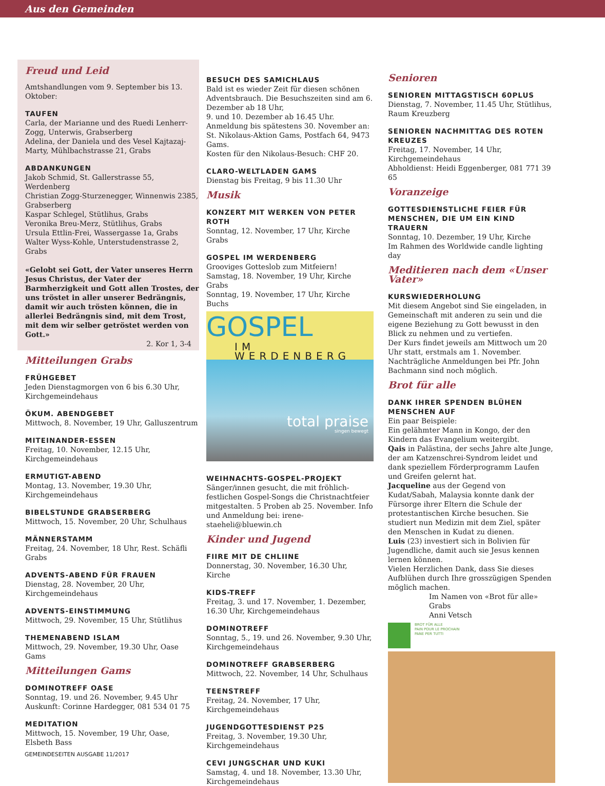Aus den Gemeinden
Freud und Leid
Amtshandlungen vom 9. September bis 13. Oktober:
TAUFEN
Carla, der Marianne und des Ruedi Lenherr-Zogg, Unterwis, Grabserberg
Adelina, der Daniela und des Vesel Kajtazaj-Marty, Mühlbachstrasse 21, Grabs
ABDANKUNGEN
Jakob Schmid, St. Gallerstrasse 55, Werdenberg
Christian Zogg-Sturzenegger, Winnenwis 2385, Grabserberg
Kaspar Schlegel, Stütlihus, Grabs
Veronika Breu-Merz, Stütlihus, Grabs
Ursula Ettlin-Frei, Wassergasse 1a, Grabs
Walter Wyss-Kohle, Unterstudenstrasse 2, Grabs
«Gelobt sei Gott, der Vater unseres Herrn Jesus Christus, der Vater der Barmherzigkeit und Gott allen Trostes, der uns tröstet in aller unserer Bedrängnis, damit wir auch trösten können, die in allerlei Bedrängnis sind, mit dem Trost, mit dem wir selber getröstet werden von Gott.»
2. Kor 1, 3-4
Mitteilungen Grabs
FRÜHGEBET
Jeden Dienstagmorgen von 6 bis 6.30 Uhr, Kirchgemeindehaus
ÖKUM. ABENDGEBET
Mittwoch, 8. November, 19 Uhr, Galluszentrum
MITEINANDER-ESSEN
Freitag, 10. November, 12.15 Uhr, Kirchgemeindehaus
ERMUTIGT-ABEND
Montag, 13. November, 19.30 Uhr, Kirchgemeindehaus
BIBELSTUNDE GRABSERBERG
Mittwoch, 15. November, 20 Uhr, Schulhaus
MÄNNERSTAMM
Freitag, 24. November, 18 Uhr, Rest. Schäfli Grabs
ADVENTS-ABEND FÜR FRAUEN
Dienstag, 28. November, 20 Uhr, Kirchgemeindehaus
ADVENTS-EINSTIMMUNG
Mittwoch, 29. November, 15 Uhr, Stütlihus
THEMENABEND ISLAM
Mittwoch, 29. November, 19.30 Uhr, Oase Gams
Mitteilungen Gams
DOMINOTREFF OASE
Sonntag, 19. und 26. November, 9.45 Uhr
Auskunft: Corinne Hardegger, 081 534 01 75
MEDITATION
Mittwoch, 15. November, 19 Uhr, Oase, Elsbeth Bass
BESUCH DES SAMICHLAUS
Bald ist es wieder Zeit für diesen schönen Adventsbrauch. Die Besuchszeiten sind am 6. Dezember ab 18 Uhr,
9. und 10. Dezember ab 16.45 Uhr.
Anmeldung bis spätestens 30. November an: St. Nikolaus-Aktion Gams, Postfach 64, 9473 Gams.
Kosten für den Nikolaus-Besuch: CHF 20.
CLARO-WELTLADEN GAMS
Dienstag bis Freitag, 9 bis 11.30 Uhr
Musik
KONZERT MIT WERKEN VON PETER ROTH
Sonntag, 12. November, 17 Uhr, Kirche Grabs
GOSPEL IM WERDENBERG
Grooviges Gotteslob zum Mitfeiern!
Samstag, 18. November, 19 Uhr, Kirche Grabs
Sonntag, 19. November, 17 Uhr, Kirche Buchs
GOSPEL
IM WERDENBERG
total praise
singen bewegt
WEIHNACHTS-GOSPEL-PROJEKT
Sänger/innen gesucht, die mit fröhlich-festlichen Gospel-Songs die Christnachtfeier mitgestalten. 5 Proben ab 25. November. Info und Anmeldung bei: irene-staeheli@bluewin.ch
Kinder und Jugend
FIIRE MIT DE CHLIINE
Donnerstag, 30. November, 16.30 Uhr, Kirche
KIDS-TREFF
Freitag, 3. und 17. November, 1. Dezember, 16.30 Uhr, Kirchgemeindehaus
DOMINOTREFF
Sonntag, 5., 19. und 26. November, 9.30 Uhr, Kirchgemeindehaus
DOMINOTREFF GRABSERBERG
Mittwoch, 22. November, 14 Uhr, Schulhaus
TEENSTREFF
Freitag, 24. November, 17 Uhr, Kirchgemeindehaus
JUGENDGOTTESDIENST P25
Freitag, 3. November, 19.30 Uhr, Kirchgemeindehaus
CEVI JUNGSCHAR UND KUKI
Samstag, 4. und 18. November, 13.30 Uhr, Kirchgemeindehaus
Senioren
SENIOREN MITTAGSTISCH 60PLUS
Dienstag, 7. November, 11.45 Uhr, Stütlihus, Raum Kreuzberg
SENIOREN NACHMITTAG DES ROTEN KREUZES
Freitag, 17. November, 14 Uhr, Kirchgemeindehaus
Abholdienst: Heidi Eggenberger, 081 771 39 65
Voranzeige
GOTTESDIENSTLICHE FEIER FÜR MENSCHEN, DIE UM EIN KIND TRAUERN
Sonntag, 10. Dezember, 19 Uhr, Kirche
Im Rahmen des Worldwide candle lighting day
Meditieren nach dem «Unser Vater»
KURSWIEDERHOLUNG
Mit diesem Angebot sind Sie eingeladen, in Gemeinschaft mit anderen zu sein und die eigene Beziehung zu Gott bewusst in den Blick zu nehmen und zu vertiefen.
Der Kurs findet jeweils am Mittwoch um 20 Uhr statt, erstmals am 1. November. Nachträgliche Anmeldungen bei Pfr. John Bachmann sind noch möglich.
Brot für alle
DANK IHRER SPENDEN BLÜHEN MENSCHEN AUF
Ein paar Beispiele:
Ein gelähmter Mann in Kongo, der den Kindern das Evangelium weitergibt.
Qais in Palästina, der sechs Jahre alte Junge, der am Katzenschrei-Syndrom leidet und dank speziellem Förderprogramm Laufen und Greifen gelernt hat.
Jacqueline aus der Gegend von Kudat/Sabah, Malaysia konnte dank der Fürsorge ihrer Eltern die Schule der protestantischen Kirche besuchen. Sie studiert nun Medizin mit dem Ziel, später den Menschen in Kudat zu dienen.
Luis (23) investiert sich in Bolivien für Jugendliche, damit auch sie Jesus kennen lernen können.
Vielen Herzlichen Dank, dass Sie dieses Aufblühen durch Ihre grosszügigen Spenden möglich machen.
Im Namen von «Brot für alle» Grabs
Anni Vetsch
BROT FÜR ALLE
PAIN POUR LE PROCHAIN
PANE PER TUTTI
GEMEINDESEITEN AUSGABE 11/2017